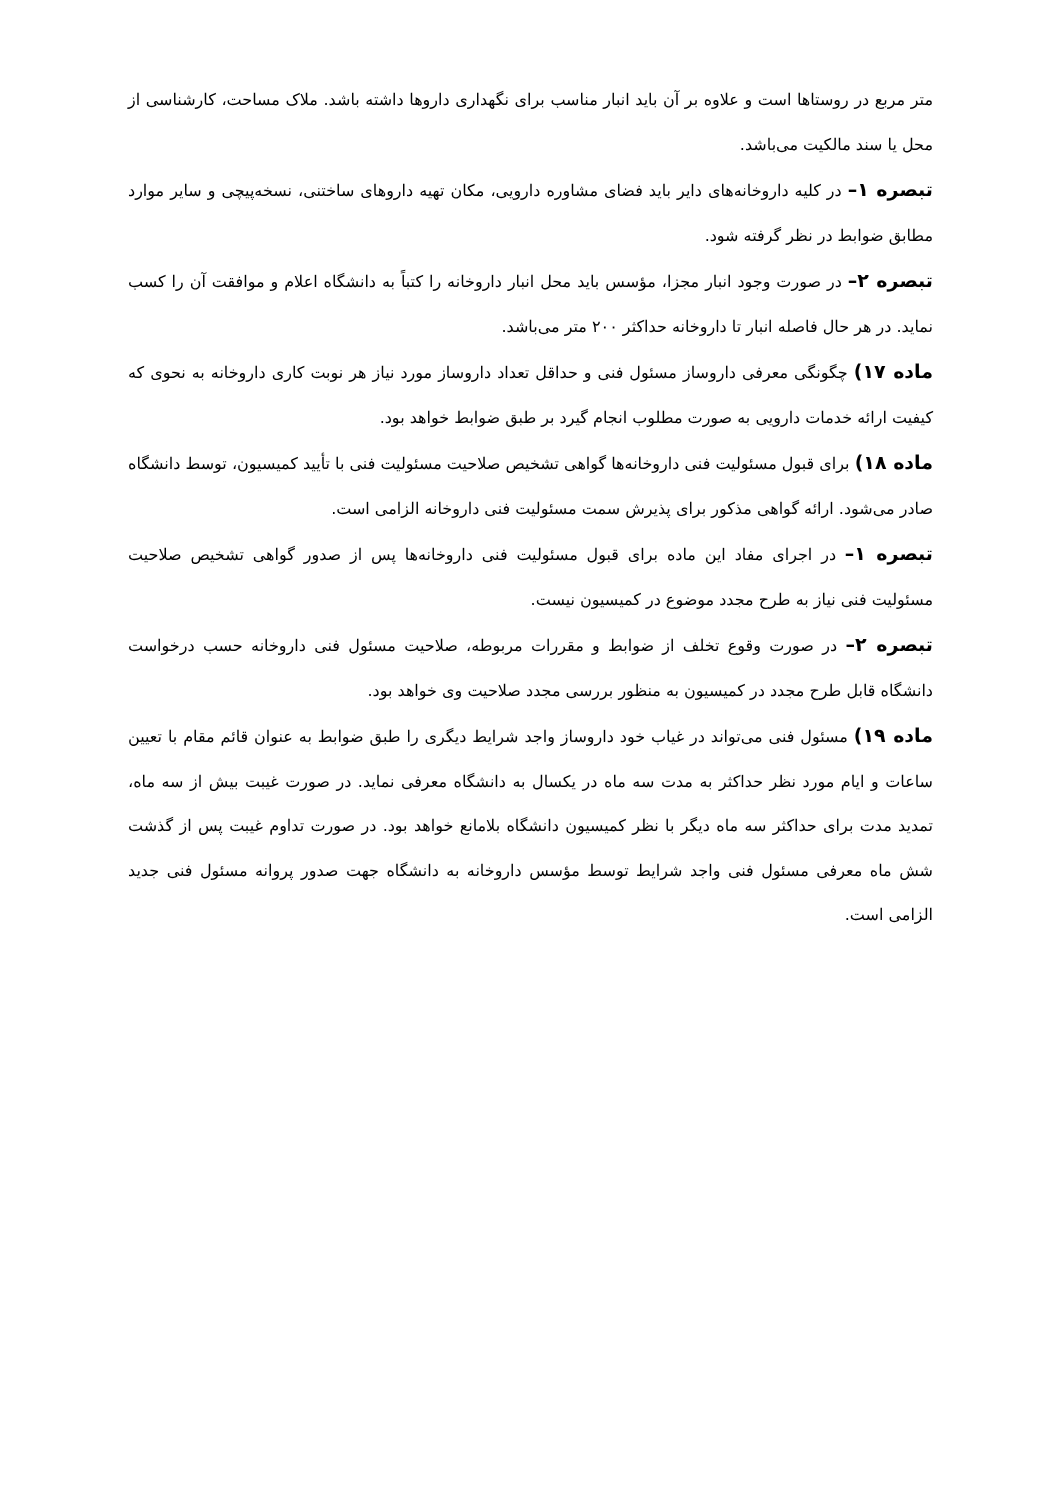متر مربع در روستاها است و علاوه بر آن باید انبار مناسب برای نگهداری داروها داشته باشد. ملاک مساحت، کارشناسی از محل یا سند مالکیت می‌باشد.
تبصره ۱– در کلیه داروخانه‌های دایر باید فضای مشاوره دارویی، مکان تهیه داروهای ساختنی، نسخه‌پیچی و سایر موارد مطابق ضوابط در نظر گرفته شود.
تبصره ۲– در صورت وجود انبار مجزا، مؤسس باید محل انبار داروخانه را کتباً به دانشگاه اعلام و موافقت آن را کسب نماید. در هر حال فاصله انبار تا داروخانه حداکثر ۲۰۰ متر می‌باشد.
ماده ۱۷) چگونگی معرفی داروساز مسئول فنی و حداقل تعداد داروساز مورد نیاز هر نوبت کاری داروخانه به نحوی که کیفیت ارائه خدمات دارویی به صورت مطلوب انجام گیرد بر طبق ضوابط خواهد بود.
ماده ۱۸) برای قبول مسئولیت فنی داروخانه‌ها گواهی تشخیص صلاحیت مسئولیت فنی با تأیید کمیسیون، توسط دانشگاه صادر می‌شود. ارائه گواهی مذکور برای پذیرش سمت مسئولیت فنی داروخانه الزامی است.
تبصره ۱– در اجرای مفاد این ماده برای قبول مسئولیت فنی داروخانه‌ها پس از صدور گواهی تشخیص صلاحیت مسئولیت فنی نیاز به طرح مجدد موضوع در کمیسیون نیست.
تبصره ۲– در صورت وقوع تخلف از ضوابط و مقررات مربوطه، صلاحیت مسئول فنی داروخانه حسب درخواست دانشگاه قابل طرح مجدد در کمیسیون به منظور بررسی مجدد صلاحیت وی خواهد بود.
ماده ۱۹) مسئول فنی می‌تواند در غیاب خود داروساز واجد شرایط دیگری را طبق ضوابط به عنوان قائم مقام با تعیین ساعات و ایام مورد نظر حداکثر به مدت سه ماه در یکسال به دانشگاه معرفی نماید. در صورت غیبت بیش از سه ماه، تمدید مدت برای حداکثر سه ماه دیگر با نظر کمیسیون دانشگاه بلامانع خواهد بود. در صورت تداوم غیبت پس از گذشت شش ماه معرفی مسئول فنی واجد شرایط توسط مؤسس داروخانه به دانشگاه جهت صدور پروانه مسئول فنی جدید الزامی است.